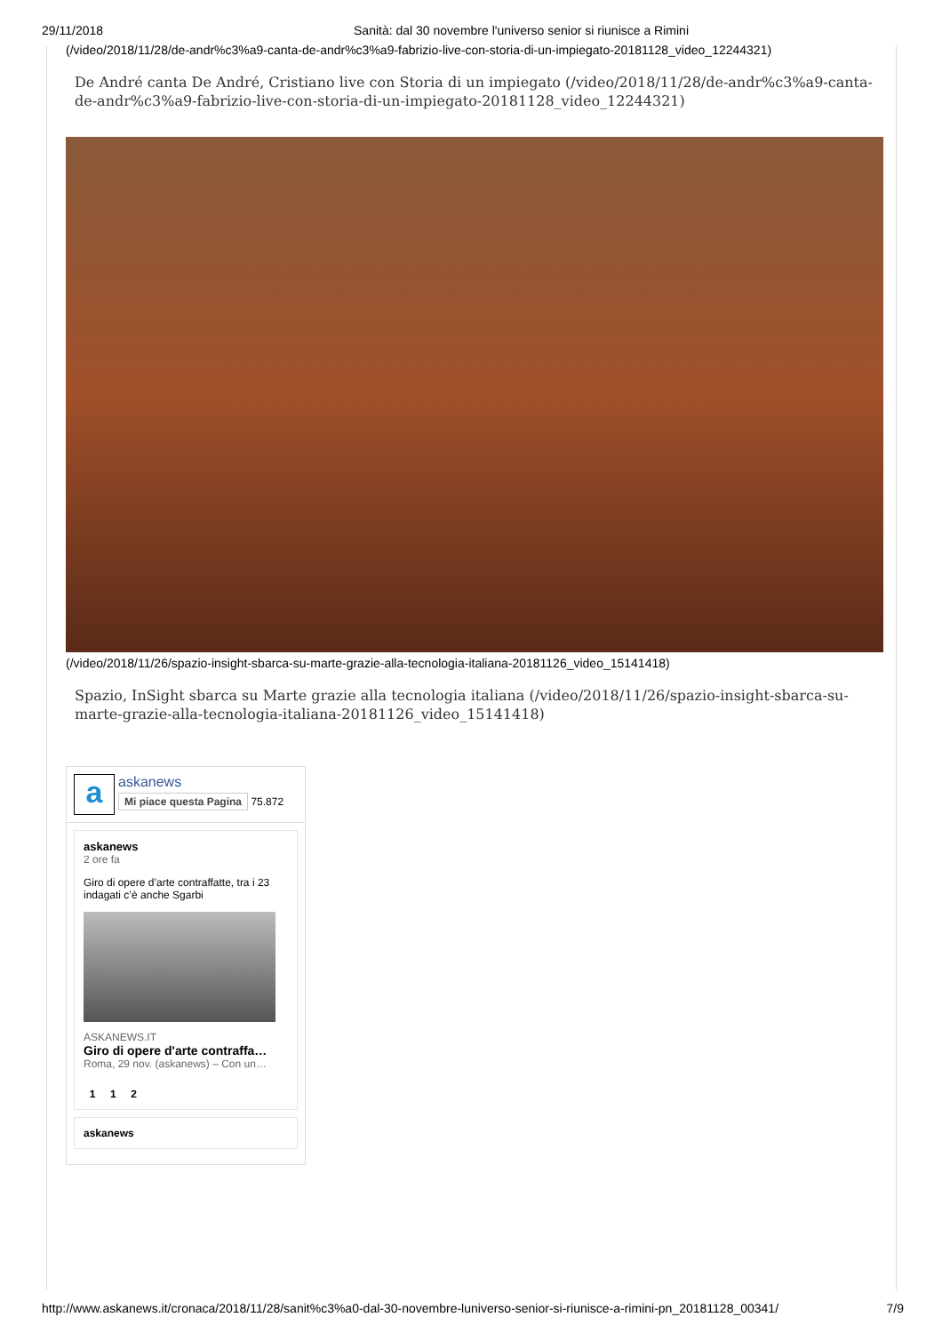29/11/2018 Sanità: dal 30 novembre l'universo senior si riunisce a Rimini
(/video/2018/11/28/de-andr%c3%a9-canta-de-andr%c3%a9-fabrizio-live-con-storia-di-un-impiegato-20181128_video_12244321)
De André canta De André, Cristiano live con Storia di un impiegato (/video/2018/11/28/de-andr%c3%a9-canta-de-andr%c3%a9-fabrizio-live-con-storia-di-un-impiegato-20181128_video_12244321)
(/video/2018/11/26/spazio-insight-sbarca-su-marte-grazie-alla-tecnologia-italiana-20181126_video_15141418)
Spazio, InSight sbarca su Marte grazie alla tecnologia italiana (/video/2018/11/26/spazio-insight-sbarca-su-marte-grazie-alla-tecnologia-italiana-20181126_video_15141418)
a
askanews
Mi piace questa Pagina 75.872
askanews
2 ore fa
Giro di opere d’arte contraffatte, tra i 23 indagati c’è anche Sgarbi
ASKANEWS.IT
Giro di opere d'arte contraffa…
Roma, 29 nov. (askanews) – Con un…
1 1 2
askanews
http://www.askanews.it/cronaca/2018/11/28/sanit%c3%a0-dal-30-novembre-luniverso-senior-si-riunisce-a-rimini-pn_20181128_00341/ 7/9